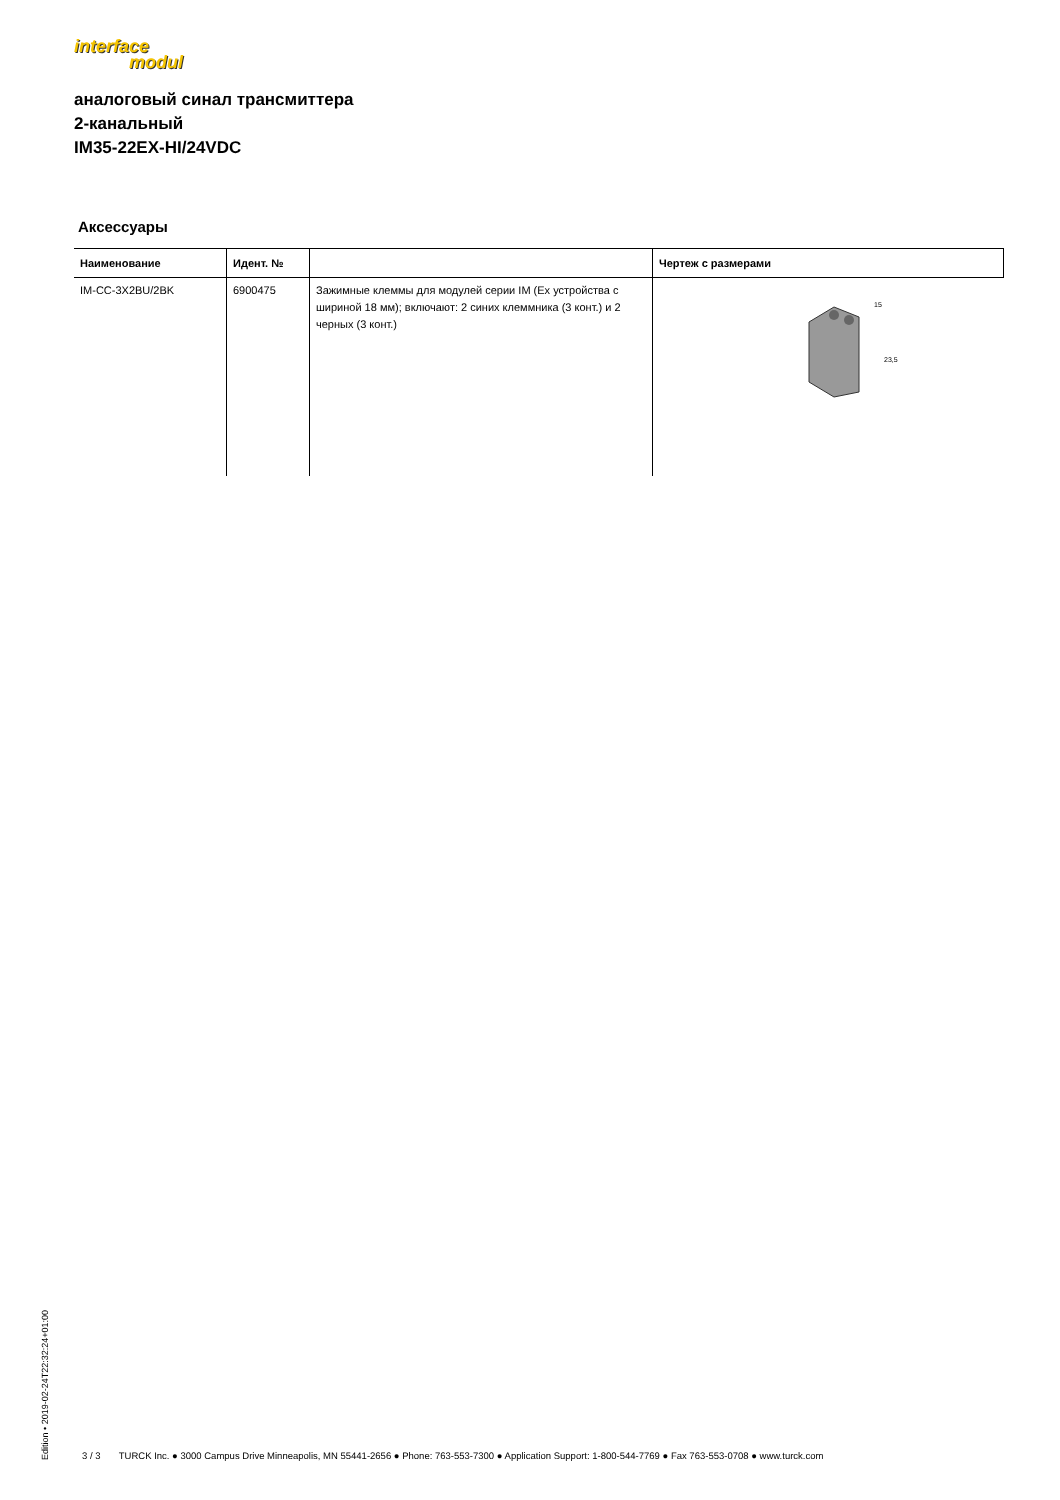interface
modul
аналоговый синал трансмиттера
2-канальный
IM35-22EX-HI/24VDC
Аксессуары
| Наименование | Идент. № | | Чертеж с размерами |
| --- | --- | --- | --- |
| IM-CC-3X2BU/2BK | 6900475 | Зажимные клеммы для модулей серии IM (Ex устройства с шириной 18 мм); включают: 2 синих клеммника (3 конт.) и 2 черных (3 конт.) | 15 23,5 |
Edition • 2019-02-24T22:32:24+01:00
3 / 3 TURCK Inc. ● 3000 Campus Drive Minneapolis, MN 55441-2656 ● Phone: 763-553-7300 ● Application Support: 1-800-544-7769 ● Fax 763-553-0708 ● www.turck.com